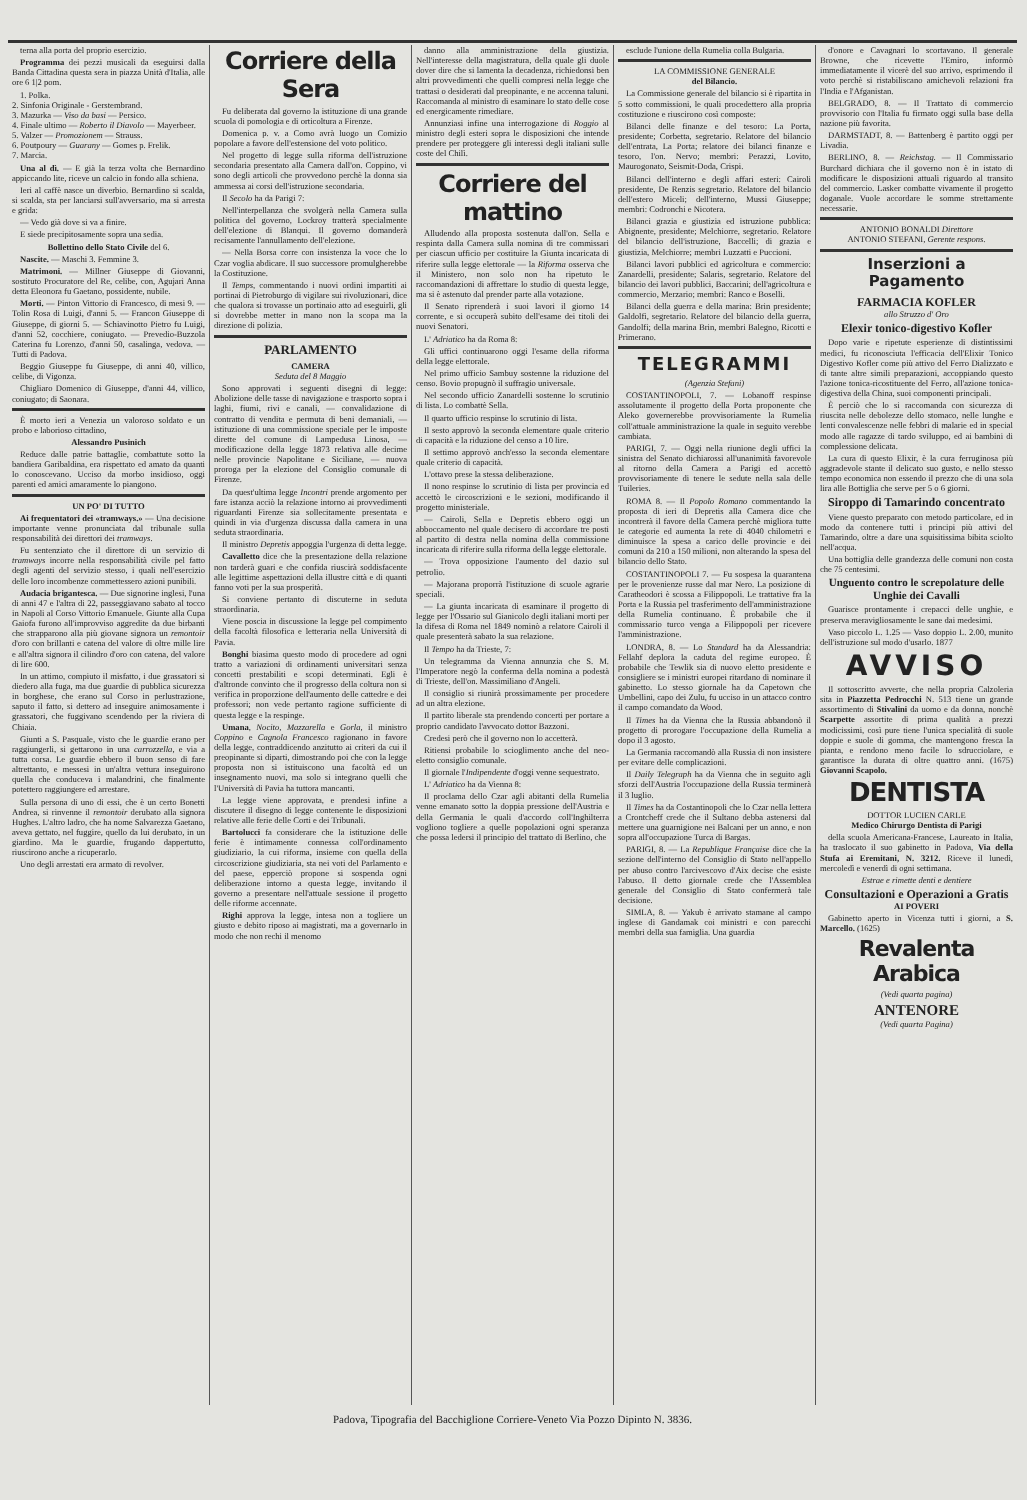terna alla porta del proprio esercizio.
Programma dei pezzi musicali da eseguirsi dalla Banda Cittadina questa sera in piazza Unità d'Italia, alle ore 6 1|2 pom.
1. Polka.
2. Sinfonia Originale - Gerstembrand.
3. Mazurka — Viso da basi — Persico.
4. Finale ultimo — Roberto il Diavolo — Mayerbeer.
5. Valzer — Promozionem — Strauss.
6. Poutpoury — Guarany — Gomes p. Frelik.
7. Marcia.
Una al dì. — E già la terza volta che Bernardino appiccando lite, riceve un calcio in fondo alla schiena.
Ieri al caffè nasce un diverbio. Bernardino si scalda, si scalda, sta per lanciarsi sull'avversario, ma si arresta e grida:
— Vedo già dove si va a finire.
E siede precipitosamente sopra una sedia.
Bollettino dello Stato Civile del 6.
Nascite. — Maschi 3. Femmine 3.
Matrimoni. — Millner Giuseppe di Giovanni, sostituto Procuratore del Re, celibe, con, Agujari Anna detta Eleonora fu Gaetano, possidente, nubile.
Morti. — Pinton Vittorio di Francesco, di mesi 9. — Tolin Rosa di Luigi, d'anni 5. — Francon Giuseppe di Giuseppe, di giorni 5. — Schiavinotto Pietro fu Luigi, d'anni 52, cocchiere, coniugato. — Prevedio-Buzzola Caterina fu Lorenzo, d'anni 50, casalinga, vedova. — Tutti di Padova.
Beggio Giuseppe fu Giuseppe, di anni 40, villico, celibe, di Vigonza.
Chigliaro Domenico di Giuseppe, d'anni 44, villico, coniugato; di Saonara.
È morto ieri a Venezia un valoroso soldato e un probo e laborioso cittadino,
Alessandro Pusinich
Reduce dalle patrie battaglie, combattute sotto la bandiera Garibaldina, era rispettato ed amato da quanti lo conoscevano. Ucciso da morbo insidioso, oggi parenti ed amici amaramente lo piangono.
UN PO' DI TUTTO
Ai frequentatori dei «tramways.» — Una decisione importante venne pronunciata dal tribunale sulla responsabilità dei direttori dei tramways.
Fu sentenziato che il direttore di un servizio di tramways incorre nella responsabilità civile pel fatto degli agenti del servizio stesso, i quali nell'esercizio delle loro incombenze commettessero azioni punibili.
Audacia brigantesca. — Due signorine inglesi, l'una di anni 47 e l'altra di 22, passeggiavano sabato al tocco in Napoli al Corso Vittorio Emanuele. Giunte alla Cupa Gaiofa furono all'improvviso aggredite da due birbanti che strapparono alla più giovane signora un remontoir d'oro con brillanti e catena del valore di oltre mille lire e all'altra signora il cilindro d'oro con catena, del valore di lire 600.
In un attimo, compiuto il misfatto, i due grassatori si diedero alla fuga, ma due guardie di pubblica sicurezza in borghese, che erano sul Corso in perlustrazione, saputo il fatto, si dettero ad inseguire animosamente i grassatori, che fuggivano scendendo per la riviera di Chiaia.
Giunti a S. Pasquale, visto che le guardie erano per raggiungerli, si gettarono in una carrozzella, e via a tutta corsa. Le guardie ebbero il buon senso di fare altrettanto, e messesi in un'altra vettura inseguirono quella che conduceva i malandrini, che finalmente potettero raggiungere ed arrestare.
Sulla persona di uno di essi, che è un certo Bonetti Andrea, si rinvenne il remontoir derubato alla signora Hughes. L'altro ladro, che ha nome Salvarezza Gaetano, aveva gettato, nel fuggire, quello da lui derubato, in un giardino. Ma le guardie, frugando dappertutto, riuscirono anche a ricuperarlo.
Uno degli arrestati era armato di revolver.
Corriere della Sera
Fu deliberata dal governo la istituzione di una grande scuola di pomologia e di orticoltura a Firenze.
Domenica p. v. a Como avrà luogo un Comizio popolare a favore dell'estensione del voto politico.
Nel progetto di legge sulla riforma dell'istruzione secondaria presentato alla Camera dall'on. Coppino, vi sono degli articoli che provvedono perchè la donna sia ammessa ai corsi dell'istruzione secondaria.
Il Secolo ha da Parigi 7:
Nell'interpellanza che svolgerà nella Camera sulla politica del governo, Lockroy tratterà specialmente dell'elezione di Blanqui. Il governo domanderà recisamente l'annullamento dell'elezione.
— Nella Borsa corre con insistenza la voce che lo Czar voglia abdicare. Il suo successore promulgherebbe la Costituzione.
Il Temps, commentando i nuovi ordini impartiti ai portinai di Pietroburgo di vigilare sui rivoluzionari, dice che qualora si trovasse un portinaio atto ad eseguirli, gli si dovrebbe metter in mano non la scopa ma la direzione di polizia.
PARLAMENTO
CAMERA
Seduta del 8 Maggio
Sono approvati i seguenti disegni di legge: Abolizione delle tasse di navigazione e trasporto sopra i laghi, fiumi, rivi e canali, — convalidazione di contratto di vendita e permuta di beni demaniali, — istituzione di una commissione speciale per le imposte dirette del comune di Lampedusa Linosa, — modificazione della legge 1873 relativa alle decime nelle provincie Napolitane e Siciliane, — nuova proroga per la elezione del Consiglio comunale di Firenze.
Da quest'ultima legge Incontri prende argomento per fare istanza acciò la relazione intorno ai provvedimenti riguardanti Firenze sia sollecitamente presentata e quindi in via d'urgenza discussa dalla camera in una seduta straordinaria.
Il ministro Depretis appoggia l'urgenza di detta legge.
Cavalletto dice che la presentazione della relazione non tarderà guari e che confida riuscirà soddisfacente alle legittime aspettazioni della illustre città e di quanti fanno voti per la sua prosperità.
Si conviene pertanto di discuterne in seduta straordinaria.
Viene poscia in discussione la legge pel compimento della facoltà filosofica e letteraria nella Università di Pavia.
Bonghi biasima questo modo di procedere ad ogni tratto a variazioni di ordinamenti universitari senza concetti prestabiliti e scopi determinati. Egli è d'altronde convinto che il progresso della coltura non si verifica in proporzione dell'aumento delle cattedre e dei professori; non vede pertanto ragione sufficiente di questa legge e la respinge.
Umana, Nocito, Mazzarella e Gorla, il ministro Coppino e Cagnola Francesco ragionano in favore della legge, contraddicendo anzitutto ai criteri da cui il preopinante si diparti, dimostrando poi che con la legge proposta non si istituiscono una facoltà ed un insegnamento nuovi, ma solo si integrano quelli che l'Università di Pavia ha tuttora mancanti.
La legge viene approvata, e prendesi infine a discutere il disegno di legge contenente le disposizioni relative alle ferie delle Corti e dei Tribunali.
Bartolucci fa considerare che la istituzione delle ferie è intimamente connessa coll'ordinamento giudiziario, la cui riforma, insieme con quella della circoscrizione giudiziaria, sta nei voti del Parlamento e del paese, epperciò propone si sospenda ogni deliberazione intorno a questa legge, invitando il governo a presentare nell'attuale sessione il progetto delle riforme accennate.
Righi approva la legge, intesa non a togliere un giusto e debito riposo ai magistrati, ma a governarlo in modo che non rechi il menomo
danno alla amministrazione della giustizia. Nell'interesse della magistratura, della quale gli duole dover dire che si lamenta la decadenza, richiedonsi ben altri provvedimenti che quelli compresi nella legge che trattasi o desiderati dal preopinante, e ne accenna taluni. Raccomanda al ministro di esaminare lo stato delle cose ed energicamente rimediare.
Annunziasi infine una interrogazione di Roggio al ministro degli esteri sopra le disposizioni che intende prendere per proteggere gli interessi degli italiani sulle coste del Chilì.
Corriere del mattino
Alludendo alla proposta sostenuta dall'on. Sella e respinta dalla Camera sulla nomina di tre commissari per ciascun ufficio per costituire la Giunta incaricata di riferire sulla legge elettorale — la Riforma osserva che il Ministero, non solo non ha ripetuto le raccomandazioni di affrettare lo studio di questa legge, ma si è astenuto dal prender parte alla votazione.
Il Senato riprenderà i suoi lavori il giorno 14 corrente, e si occuperà subito dell'esame dei titoli dei nuovi Senatori.
L' Adriatico ha da Roma 8:
Gli uffici continuarono oggi l'esame della riforma della legge elettorale.
Nel primo ufficio Sambuy sostenne la riduzione del censo. Bovio propugnò il suffragio universale.
Nel secondo ufficio Zanardelli sostenne lo scrutinio di lista. Lo combattè Sella.
Il quarto ufficio respinse lo scrutinio di lista.
Il sesto approvò la seconda elementare quale criterio di capacità e la riduzione del censo a 10 lire.
Il settimo approvò anch'esso la seconda elementare quale criterio di capacità.
L'ottavo prese la stessa deliberazione.
Il nono respinse lo scrutinio di lista per provincia ed accettò le circoscrizioni e le sezioni, modificando il progetto ministeriale.
— Cairoli, Sella e Depretis ebbero oggi un abboccamento nel quale decisero di accordare tre posti al partito di destra nella nomina della commissione incaricata di riferire sulla riforma della legge elettorale.
— Trova opposizione l'aumento del dazio sul petrolio.
— Majorana proporrà l'istituzione di scuole agrarie speciali.
— La giunta incaricata di esaminare il progetto di legge per l'Ossario sul Gianicolo degli italiani morti per la difesa di Roma nel 1849 nominò a relatore Cairoli il quale presenterà sabato la sua relazione.
Il Tempo ha da Trieste, 7:
Un telegramma da Vienna annunzia che S. M. l'Imperatore negò la conferma della nomina a podestà di Trieste, dell'on. Massimiliano d'Angeli.
Il consiglio si riunirà prossimamente per procedere ad un altra elezione.
Il partito liberale sta prendendo concerti per portare a proprio candidato l'avvocato dottor Bazzoni.
Credesi però che il governo non lo accetterà.
Ritiensi probabile lo scioglimento anche del neo-eletto consiglio comunale.
Il giornale l'Indipendente d'oggi venne sequestrato.
L' Adriatico ha da Vienna 8:
Il proclama dello Czar agli abitanti della Rumelia venne emanato sotto la doppia pressione dell'Austria e della Germania le quali d'accordo coll'Inghilterra vogliono togliere a quelle popolazioni ogni speranza che possa ledersi il principio del trattato di Berlino, che
esclude l'unione della Rumelia colla Bulgaria.
LA COMMISSIONE GENERALE
del Bilancio.
La Commissione generale del bilancio si è ripartita in 5 sotto commissioni, le quali procedettero alla propria costituzione e riuscirono così composte:
Bilanci delle finanze e del tesoro: La Porta, presidente; Corbetta, segretario. Relatore del bilancio dell'entrata, La Porta; relatore dei bilanci finanze e tesoro, l'on. Nervo; membri: Perazzi, Lovito, Maurogonato, Seismit-Doda, Crispi.
Bilanci dell'interno e degli affari esteri: Cairoli presidente, De Renzis segretario. Relatore del bilancio dell'estero Miceli; dell'interno, Mussi Giuseppe; membri: Codronchi e Nicotera.
Bilanci grazia e giustizia ed istruzione pubblica: Abignente, presidente; Melchiorre, segretario. Relatore del bilancio dell'istruzione, Baccelli; di grazia e giustizia, Melchiorre; membri Luzzatti e Puccioni.
Bilanci lavori pubblici ed agricoltura e commercio: Zanardelli, presidente; Salaris, segretario. Relatore del bilancio dei lavori pubblici, Baccarini; dell'agricoltura e commercio, Merzario; membri: Ranco e Boselli.
Bilanci della guerra e della marina: Brin presidente; Galdolfi, segretario. Relatore del bilancio della guerra, Gandolfi; della marina Brin, membri Balegno, Ricotti e Primerano.
TELEGRAMMI
(Agenzia Stefani)
COSTANTINOPOLI, 7. — Lobanoff respinse assolutamente il progetto della Porta proponente che Aleko governerebbe provvisoriamente la Rumelia coll'attuale amministrazione la quale in seguito verebbe cambiata.
PARIGI, 7. — Oggi nella riunione degli uffici la sinistra del Senato dichiarossi all'unanimità favorevole al ritorno della Camera a Parigi ed accettò provvisoriamente di tenere le sedute nella sala delle Tuileries.
ROMA 8. — Il Popolo Romano commentando la proposta di ieri di Depretis alla Camera dice che incontrerà il favore della Camera perchè migliora tutte le categorie ed aumenta la rete di 4040 chilometri e diminuisce la spesa a carico delle provincie e dei comuni da 210 a 150 milioni, non alterando la spesa del bilancio dello Stato.
COSTANTINOPOLI 7. — Fu sospesa la quarantena per le provenienze russe dal mar Nero. La posizione di Caratheodori è scossa a Filippopoli. Le trattative fra la Porta e la Russia pel trasferimento dell'amministrazione della Rumelia continuano. È probabile che il commissario turco venga a Filippopoli per ricevere l'amministrazione.
LONDRA, 8. — Lo Standard ha da Alessandria: Fellahf deplora la caduta del regime europeo. È probabile che Tewlik sia di nuovo eletto presidente e consigliere se i ministri europei ritardano di nominare il gabinetto. Lo stesso giornale ha da Capetown che Umbellini, capo dei Zulu, fu ucciso in un attacco contro il campo comandato da Wood.
Il Times ha da Vienna che la Russia abbandonò il progetto di prorogare l'occupazione della Rumelia a dopo il 3 agosto.
La Germania raccomandò alla Russia di non insistere per evitare delle complicazioni.
Il Daily Telegraph ha da Vienna che in seguito agli sforzi dell'Austria l'occupazione della Russia terminerà il 3 luglio.
Il Times ha da Costantinopoli che lo Czar nella lettera a Crontcheff crede che il Sultano debba astenersi dal mettere una guarnigione nei Balcani per un anno, e non sopra all'occupazione Turca di Bargas.
PARIGI, 8. — La Republique Française dice che la sezione dell'interno del Consiglio di Stato nell'appello per abuso contro l'arcivescovo d'Aix decise che esiste l'abuso. Il detto giornale crede che l'Assemblea generale del Consiglio di Stato confermerà tale decisione.
SIMLA, 8. — Yakub è arrivato stamane al campo inglese di Gandamak coi ministri e con parecchi membri della sua famiglia. Una guardia
d'onore e Cavagnari lo scortavano. Il generale Browne, che ricevette l'Emiro, informò immediatamente il vicerè del suo arrivo, esprimendo il voto perchè si ristabiliscano amichevoli relazioni fra l'India e l'Afganistan.
BELGRADO, 8. — Il Trattato di commercio provvisorio con l'Italia fu firmato oggi sulla base della nazione più favorita.
DARMSTADT, 8. — Battenberg è partito oggi per Livadia.
BERLINO, 8. — Reichstag. — Il Commissario Burchard dichiara che il governo non è in istato di modificare le disposizioni attuali riguardo al transito del commercio. Lasker combatte vivamente il progetto doganale. Vuole accordare le somme strettamente necessarie.
ANTONIO BONALDI Direttore
ANTONIO STEFANI, Gerente respons.
Inserzioni a Pagamento
FARMACIA KOFLER
allo Struzzo d' Oro
Elexir tonico-digestivo Kofler
Dopo varie e ripetute esperienze di distintissimi medici, fu riconosciuta l'efficacia dell'Elixir Tonico Digestivo Kofler come più attivo del Ferro Dializzato e di tante altre simili preparazioni, accoppiando questo l'azione tonica-ricostituente del Ferro, all'azione tonica-digestiva della China, suoi componenti principali.
È perciò che lo si raccomanda con sicurezza di riuscita nelle debolezze dello stomaco, nelle lunghe e lenti convalescenze nelle febbri di malarie ed in special modo alle ragazze di tardo sviluppo, ed ai bambini di complessione delicata.
La cura di questo Elixir, è la cura ferruginosa più aggradevole stante il delicato suo gusto, e nello stesso tempo economica non essendo il prezzo che di una sola lira alle Bottiglia che serve per 5 o 6 giorni.
Siroppo di Tamarindo concentrato
Viene questo preparato con metodo particolare, ed in modo da contenere tutti i principi più attivi del Tamarindo, oltre a dare una squisitissima bibita sciolto nell'acqua.
Una bottiglia delle grandezza delle comuni non costa che 75 centesimi.
Unguento contro le screpolature delle Unghie dei Cavalli
Guarisce prontamente i crepacci delle unghie, e preserva meravigliosamente le sane dai medesimi.
Vaso piccolo L. 1.25 — Vaso doppio L. 2.00, munito dell'istruzione sul modo d'usarlo. 1877
AVVISO
Il sottoscritto avverte, che nella propria Calzoleria sita in Piazzetta Pedrocchi N. 513 tiene un grande assortimento di Stivalini da uomo e da donna, nonchè Scarpette assortite di prima qualità a prezzi modicissimi, così pure tiene l'unica specialità di suole doppie e suole di gomma, che mantengono fresca la pianta, e rendono meno facile lo sdrucciolare, e garantisce la durata di oltre quattro anni. (1675) Giovanni Scapolo.
DENTISTA
DOTTOR LUCIEN CARLE
Medico Chirurgo Dentista di Parigi
della scuola Americana-Francese, Laureato in Italia, ha traslocato il suo gabinetto in Padova, Via della Stufa ai Eremitani, N. 3212. Riceve il lunedì, mercoledì e venerdì di ogni settimana.
Estrae e rimette denti e dentiere
Consultazioni e Operazioni a Gratis
AI POVERI
Gabinetto aperto in Vicenza tutti i giorni, a S. Marcello. (1625)
Revalenta Arabica
(Vedi quarta pagina)
ANTENORE
(Vedi quarta Pagina)
Padova, Tipografia del Bacchiglione Corriere-Veneto Via Pozzo Dipinto N. 3836.